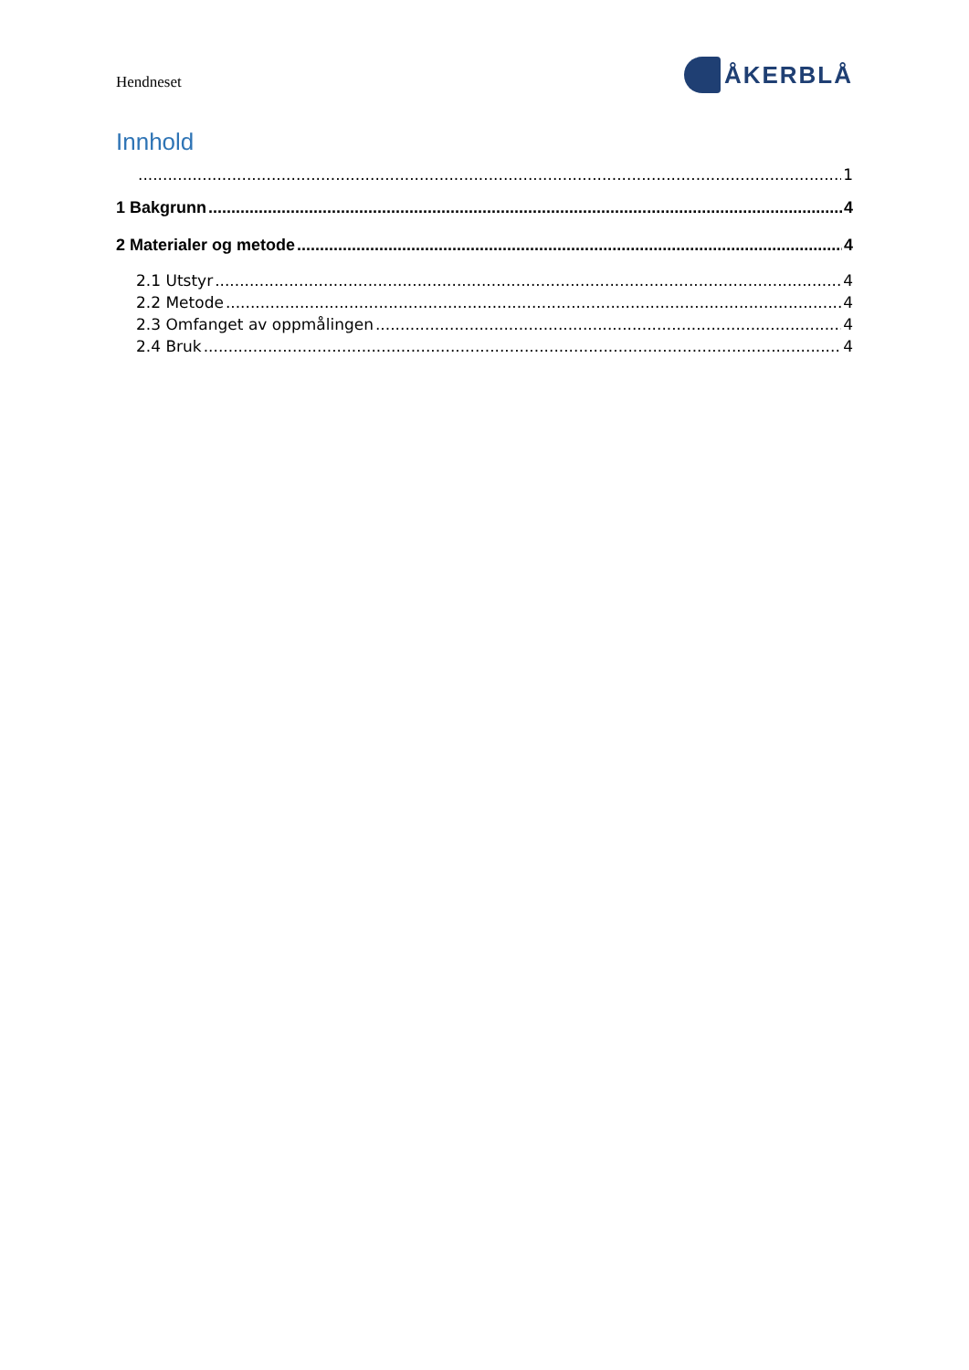Hendneset
ÅKERBLÅ
Innhold
1
1 Bakgrunn 4
2 Materialer og metode 4
2.1 Utstyr 4
2.2 Metode 4
2.3 Omfanget av oppmålingen 4
2.4 Bruk 4